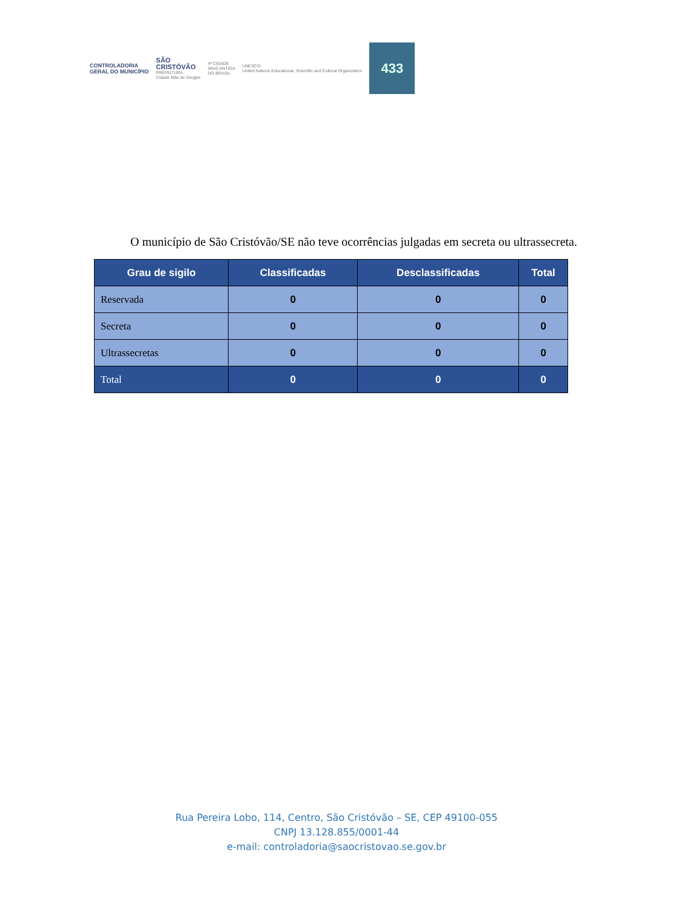CONTROLADORIA
GERAL DO MUNICÍPIO
SÃO
CRISTÓVÃO
PREFEITURA
Cidade Mãe de Sergipe
4ª CIDADE
MAIS ANTIGA
DO BRASIL
UNESCO
United Nations Educational, Scientific and Cultural Organization
433
O município de São Cristóvão/SE não teve ocorrências julgadas em secreta ou ultrassecreta.
| Grau de sigilo | Classificadas | Desclassificadas | Total |
| --- | --- | --- | --- |
| Reservada | 0 | 0 | 0 |
| Secreta | 0 | 0 | 0 |
| Ultrassecretas | 0 | 0 | 0 |
| Total | 0 | 0 | 0 |
Rua Pereira Lobo, 114, Centro, São Cristóvão – SE, CEP 49100-055
CNPJ 13.128.855/0001-44
e-mail: controladoria@saocristovao.se.gov.br